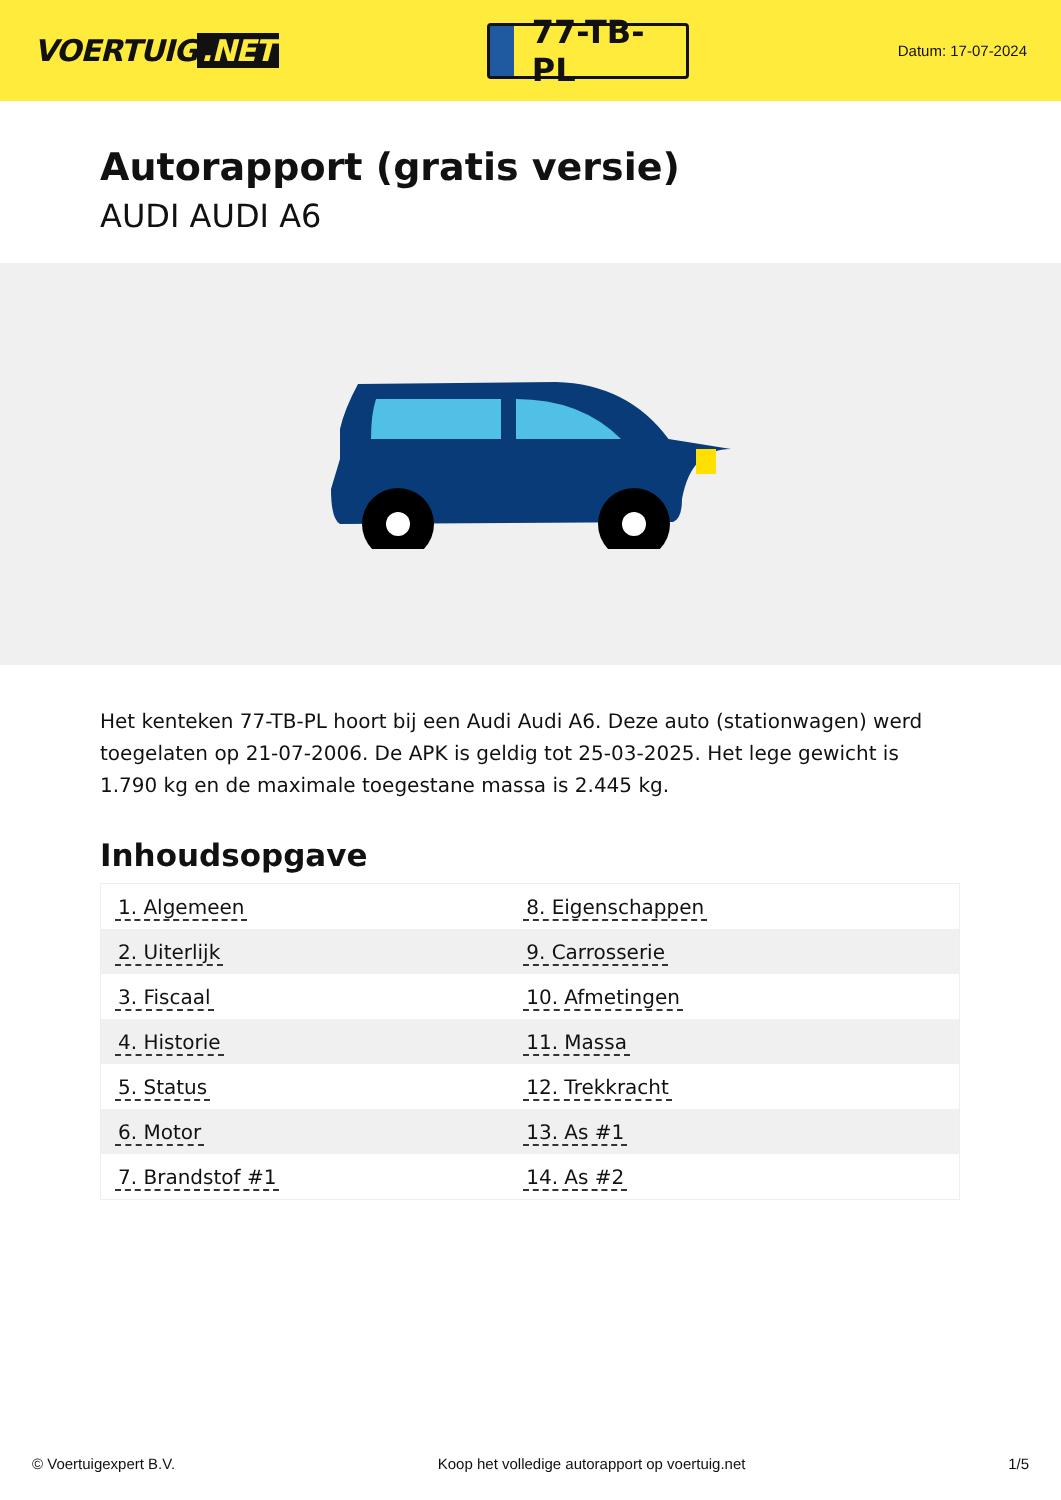VOERTUIG.NET
77-TB-PL
Datum: 17-07-2024
Autorapport (gratis versie)
AUDI AUDI A6
Het kenteken 77-TB-PL hoort bij een Audi Audi A6. Deze auto (stationwagen) werd toegelaten op 21-07-2006. De APK is geldig tot 25-03-2025. Het lege gewicht is 1.790 kg en de maximale toegestane massa is 2.445 kg.
Inhoudsopgave
| 1. Algemeen | 8. Eigenschappen |
| 2. Uiterlijk | 9. Carrosserie |
| 3. Fiscaal | 10. Afmetingen |
| 4. Historie | 11. Massa |
| 5. Status | 12. Trekkracht |
| 6. Motor | 13. As #1 |
| 7. Brandstof #1 | 14. As #2 |
© Voertuigexpert B.V. Koop het volledige autorapport op voertuig.net 1/5